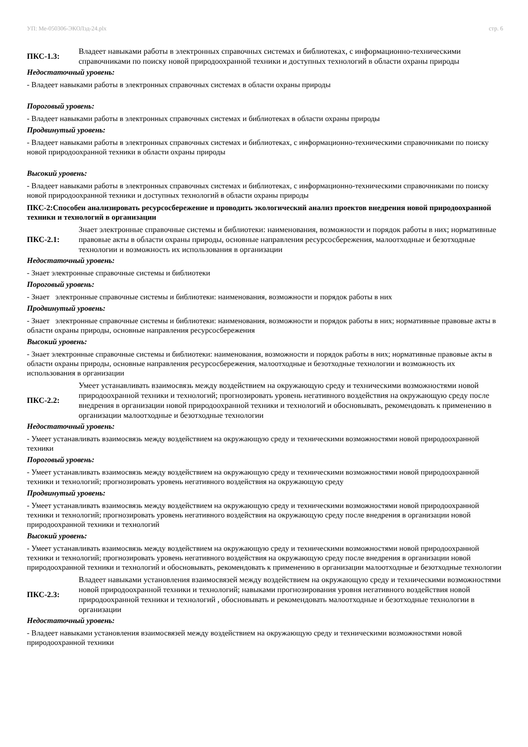УП: Ме-050306-ЭКОЛзд-24.plx стр. 6
ПКС-1.3:
Владеет навыками работы в электронных справочных системах и библиотеках, с информационно-техническими справочниками по поиску новой природоохранной техники и доступных технологий в области охраны природы
Недостаточный уровень:
- Владеет навыками работы в электронных справочных системах в области охраны природы
Пороговый уровень:
- Владеет навыками работы в электронных справочных системах и библиотеках в области охраны природы
Продвинутый уровень:
- Владеет навыками работы в электронных справочных системах и библиотеках, с информационно-техническими справочниками по поиску новой природоохранной техники в области охраны природы
Высокий уровень:
- Владеет навыками работы в электронных справочных системах и библиотеках, с информационно-техническими справочниками по поиску новой природоохранной техники и доступных технологий в области охраны природы
ПКС-2:Способен анализировать ресурсосбережение и проводить экологический анализ проектов внедрения новой природоохранной техники и технологий в организации
ПКС-2.1:
Знает электронные справочные системы и библиотеки: наименования, возможности и порядок работы в них; нормативные правовые акты в области охраны природы, основные направления ресурсосбережения, малоотходные и безотходные технологии и возможность их использования в организации
Недостаточный уровень:
- Знает электронные справочные системы и библиотеки
Пороговый уровень:
- Знает электронные справочные системы и библиотеки: наименования, возможности и порядок работы в них
Продвинутый уровень:
- Знает электронные справочные системы и библиотеки: наименования, возможности и порядок работы в них; нормативные правовые акты в области охраны природы, основные направления ресурсосбережения
Высокий уровень:
- Знает электронные справочные системы и библиотеки: наименования, возможности и порядок работы в них; нормативные правовые акты в области охраны природы, основные направления ресурсосбережения, малоотходные и безотходные технологии и возможность их использования в организации
ПКС-2.2:
Умеет устанавливать взаимосвязь между воздействием на окружающую среду и техническими возможностями новой природоохранной техники и технологий; прогнозировать уровень негативного воздействия на окружающую среду после внедрения в организации новой природоохранной техники и технологий и обосновывать, рекомендовать к применению в организации малоотходные и безотходные технологии
Недостаточный уровень:
- Умеет устанавливать взаимосвязь между воздействием на окружающую среду и техническими возможностями новой природоохранной техники
Пороговый уровень:
- Умеет устанавливать взаимосвязь между воздействием на окружающую среду и техническими возможностями новой природоохранной техники и технологий; прогнозировать уровень негативного воздействия на окружающую среду
Продвинутый уровень:
- Умеет устанавливать взаимосвязь между воздействием на окружающую среду и техническими возможностями новой природоохранной техники и технологий; прогнозировать уровень негативного воздействия на окружающую среду после внедрения в организации новой природоохранной техники и технологий
Высокий уровень:
- Умеет устанавливать взаимосвязь между воздействием на окружающую среду и техническими возможностями новой природоохранной техники и технологий; прогнозировать уровень негативного воздействия на окружающую среду после внедрения в организации новой природоохранной техники и технологий и обосновывать, рекомендовать к применению в организации малоотходные и безотходные технологии
ПКС-2.3:
Владеет навыками установления взаимосвязей между воздействием на окружающую среду и техническими возможностями новой природоохранной техники и технологий; навыками прогнозирования уровня негативного воздействия новой природоохранной техники и технологий , обосновывать и рекомендовать малоотходные и безотходные технологии в организации
Недостаточный уровень:
- Владеет навыками установления взаимосвязей между воздействием на окружающую среду и техническими возможностями новой природоохранной техники